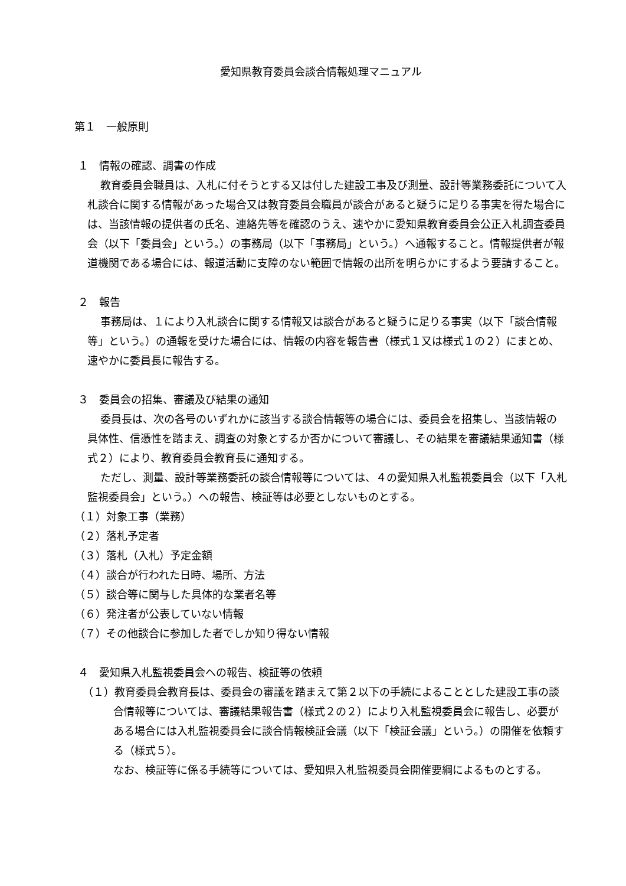愛知県教育委員会談合情報処理マニュアル
第１　一般原則
１　情報の確認、調書の作成
教育委員会職員は、入札に付そうとする又は付した建設工事及び測量、設計等業務委託について入札談合に関する情報があった場合又は教育委員会職員が談合があると疑うに足りる事実を得た場合には、当該情報の提供者の氏名、連絡先等を確認のうえ、速やかに愛知県教育委員会公正入札調査委員会（以下「委員会」という。）の事務局（以下「事務局」という。）へ通報すること。情報提供者が報道機関である場合には、報道活動に支障のない範囲で情報の出所を明らかにするよう要請すること。
２　報告
事務局は、１により入札談合に関する情報又は談合があると疑うに足りる事実（以下「談合情報等」という。）の通報を受けた場合には、情報の内容を報告書（様式１又は様式１の２）にまとめ、速やかに委員長に報告する。
３　委員会の招集、審議及び結果の通知
委員長は、次の各号のいずれかに該当する談合情報等の場合には、委員会を招集し、当該情報の具体性、信憑性を踏まえ、調査の対象とするか否かについて審議し、その結果を審議結果通知書（様式２）により、教育委員会教育長に通知する。
ただし、測量、設計等業務委託の談合情報等については、４の愛知県入札監視委員会（以下「入札監視委員会」という。）への報告、検証等は必要としないものとする。
（１）対象工事（業務）
（２）落札予定者
（３）落札（入札）予定金額
（４）談合が行われた日時、場所、方法
（５）談合等に関与した具体的な業者名等
（６）発注者が公表していない情報
（７）その他談合に参加した者でしか知り得ない情報
４　愛知県入札監視委員会への報告、検証等の依頼
（１）教育委員会教育長は、委員会の審議を踏まえて第２以下の手続によることとした建設工事の談合情報等については、審議結果報告書（様式２の２）により入札監視委員会に報告し、必要がある場合には入札監視委員会に談合情報検証会議（以下「検証会議」という。）の開催を依頼する（様式５）。
なお、検証等に係る手続等については、愛知県入札監視委員会開催要綱によるものとする。